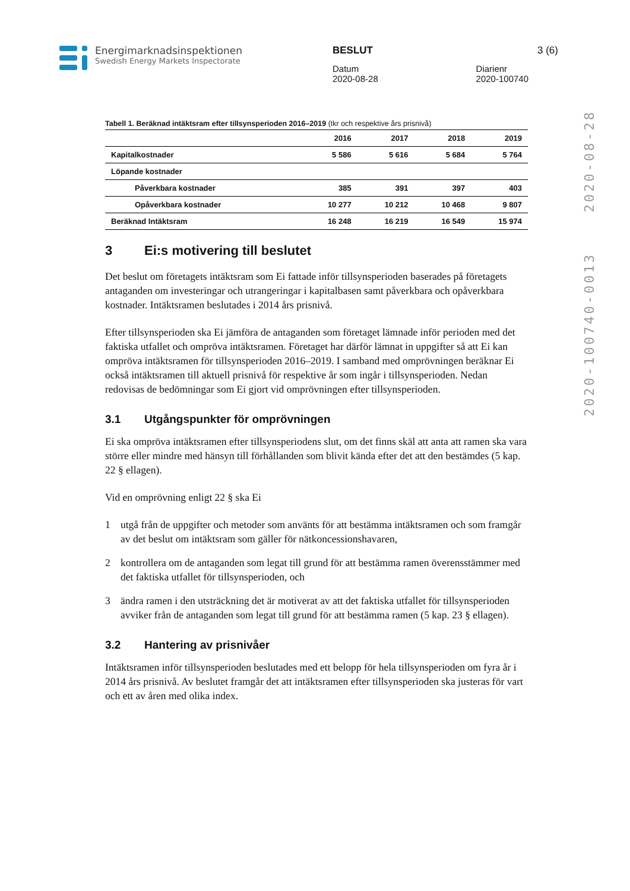Energimarknadsinspektionen
Swedish Energy Markets Inspectorate
BESLUT 3 (6)
Datum
2020-08-28
Diarienr
2020-100740
2020-08-28
2020-100740-0013
Tabell 1. Beräknad intäktsram efter tillsynsperioden 2016–2019 (tkr och respektive års prisnivå)
| | 2016 | 2017 | 2018 | 2019 |
| --- | --- | --- | --- | --- |
| Kapitalkostnader | 5 586 | 5 616 | 5 684 | 5 764 |
| Löpande kostnader | | | | |
| Påverkbara kostnader | 385 | 391 | 397 | 403 |
| Opåverkbara kostnader | 10 277 | 10 212 | 10 468 | 9 807 |
| Beräknad Intäktsram | 16 248 | 16 219 | 16 549 | 15 974 |
3 Ei:s motivering till beslutet
Det beslut om företagets intäktsram som Ei fattade inför tillsynsperioden baserades på företagets antaganden om investeringar och utrangeringar i kapitalbasen samt påverkbara och opåverkbara kostnader. Intäktsramen beslutades i 2014 års prisnivå.
Efter tillsynsperioden ska Ei jämföra de antaganden som företaget lämnade inför perioden med det faktiska utfallet och ompröva intäktsramen. Företaget har därför lämnat in uppgifter så att Ei kan ompröva intäktsramen för tillsynsperioden 2016–2019. I samband med omprövningen beräknar Ei också intäktsramen till aktuell prisnivå för respektive år som ingår i tillsynsperioden. Nedan redovisas de bedömningar som Ei gjort vid omprövningen efter tillsynsperioden.
3.1 Utgångspunkter för omprövningen
Ei ska ompröva intäktsramen efter tillsynsperiodens slut, om det finns skäl att anta att ramen ska vara större eller mindre med hänsyn till förhållanden som blivit kända efter det att den bestämdes (5 kap. 22 § ellagen).
Vid en omprövning enligt 22 § ska Ei
1 utgå från de uppgifter och metoder som använts för att bestämma intäktsramen och som framgår av det beslut om intäktsram som gäller för nätkoncessionshavaren,
2 kontrollera om de antaganden som legat till grund för att bestämma ramen överensstämmer med det faktiska utfallet för tillsynsperioden, och
3 ändra ramen i den utsträckning det är motiverat av att det faktiska utfallet för tillsynsperioden avviker från de antaganden som legat till grund för att bestämma ramen (5 kap. 23 § ellagen).
3.2 Hantering av prisnivåer
Intäktsramen inför tillsynsperioden beslutades med ett belopp för hela tillsynsperioden om fyra år i 2014 års prisnivå. Av beslutet framgår det att intäktsramen efter tillsynsperioden ska justeras för vart och ett av åren med olika index.